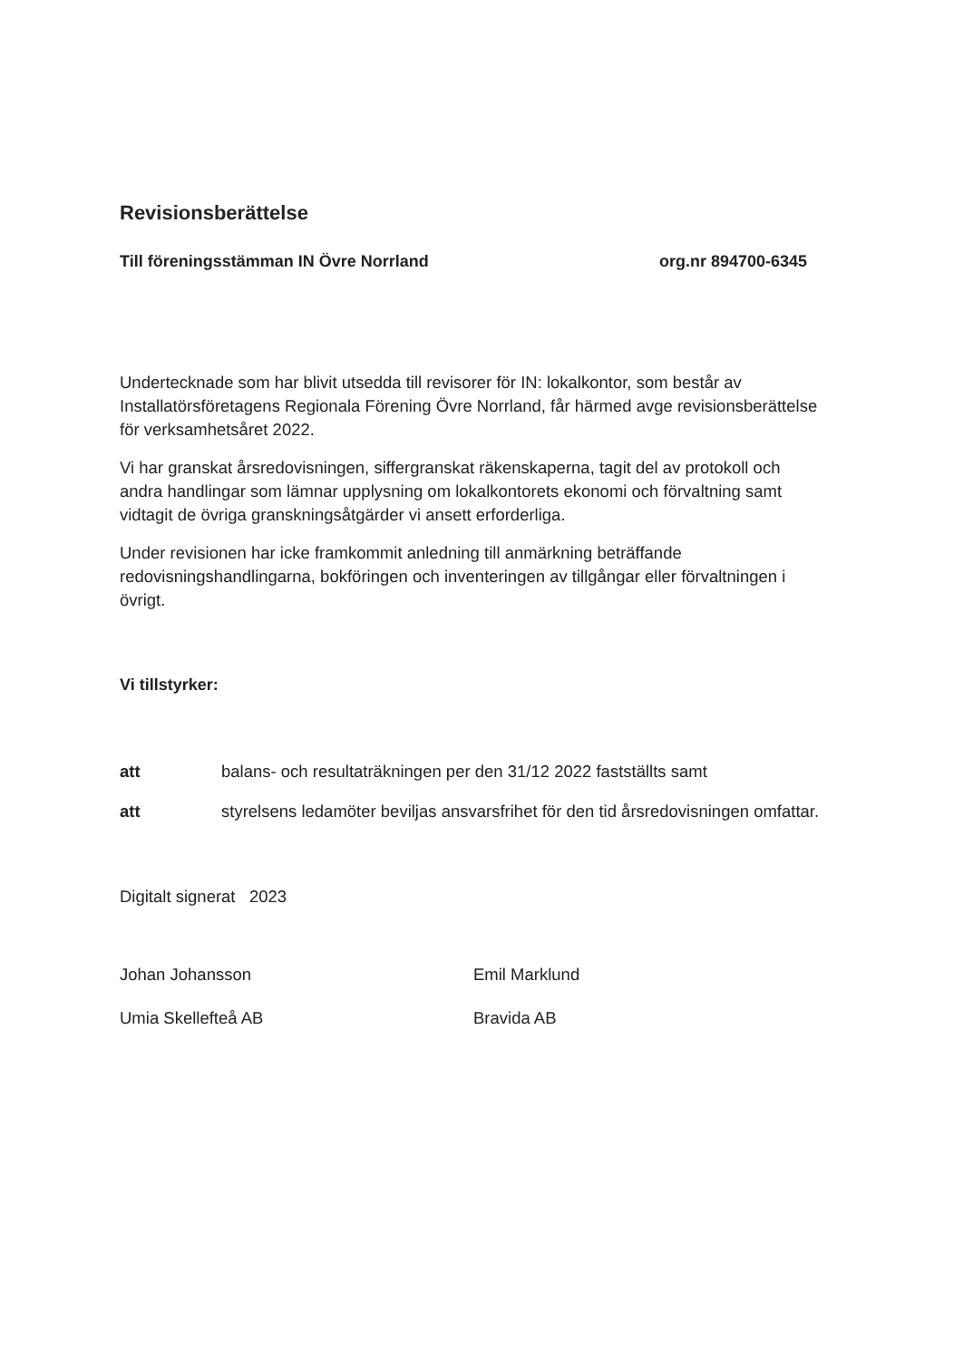Revisionsberättelse
Till föreningsstämman IN Övre Norrland org.nr 894700-6345
Undertecknade som har blivit utsedda till revisorer för IN: lokalkontor, som består av Installatörsföretagens Regionala Förening Övre Norrland, får härmed avge revisionsberättelse för verksamhetsåret 2022.
Vi har granskat årsredovisningen, siffergranskat räkenskaperna, tagit del av protokoll och andra handlingar som lämnar upplysning om lokalkontorets ekonomi och förvaltning samt vidtagit de övriga granskningsåtgärder vi ansett erforderliga.
Under revisionen har icke framkommit anledning till anmärkning beträffande redovisningshandlingarna, bokföringen och inventeringen av tillgångar eller förvaltningen i övrigt.
Vi tillstyrker:
att balans- och resultaträkningen per den 31/12 2022 fastställts samt
att styrelsens ledamöter beviljas ansvarsfrihet för den tid årsredovisningen omfattar.
Digitalt signerat 2023
Johan Johansson
Umia Skellefteå AB
Emil Marklund
Bravida AB